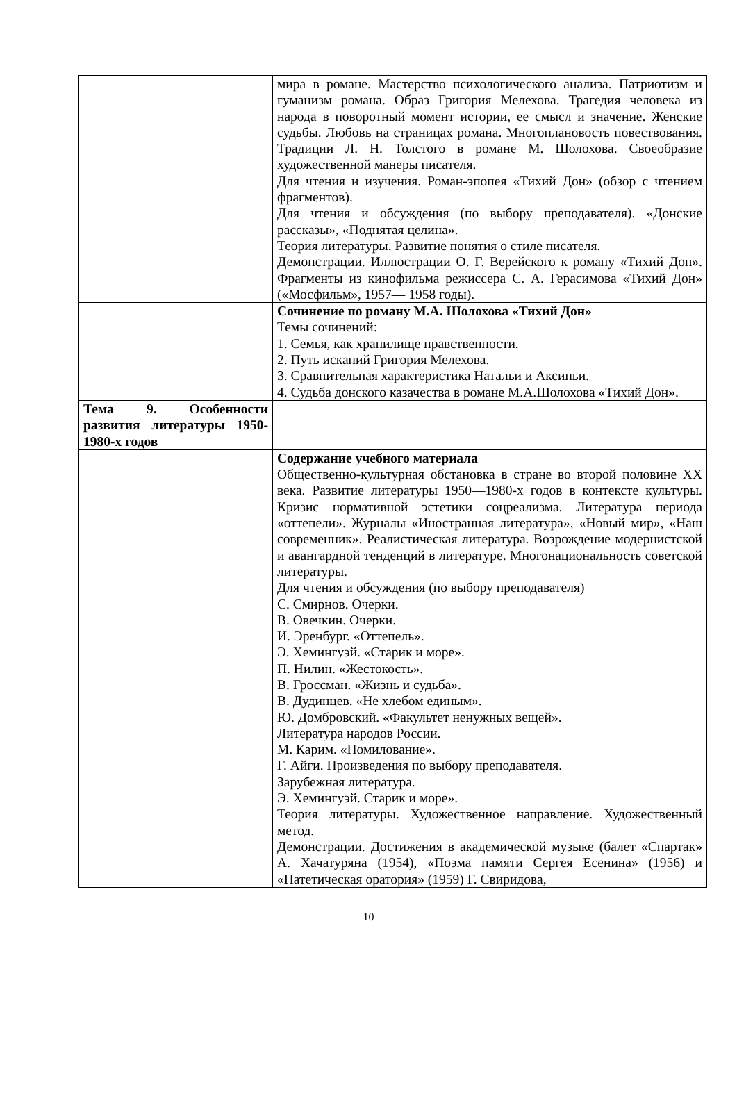| | мира в романе. Мастерство психологического анализа. Патриотизм и гуманизм романа. Образ Григория Мелехова. Трагедия человека из народа в поворотный момент истории, ее смысл и значение. Женские судьбы. Любовь на страницах романа. Многоплановость повествования. Традиции Л. Н. Толстого в романе М. Шолохова. Своеобразие художественной манеры писателя. Для чтения и изучения. Роман-эпопея «Тихий Дон» (обзор с чтением фрагментов). Для чтения и обсуждения (по выбору преподавателя). «Донские рассказы», «Поднятая целина». Теория литературы. Развитие понятия о стиле писателя. Демонстрации. Иллюстрации О. Г. Верейского к роману «Тихий Дон». Фрагменты из кинофильма режиссера С. А. Герасимова «Тихий Дон» («Мосфильм», 1957— 1958 годы). |
| | Сочинение по роману М.А. Шолохова «Тихий Дон» Темы сочинений: 1. Семья, как хранилище нравственности. 2. Путь исканий Григория Мелехова. 3. Сравнительная характеристика Натальи и Аксиньи. 4. Судьба донского казачества в романе М.А.Шолохова «Тихий Дон». |
| Тема 9. Особенности развития литературы 1950-1980-х годов | |
| | Содержание учебного материала Общественно-культурная обстановка в стране во второй половине XX века. Развитие литературы 1950—1980-х годов в контексте культуры. Кризис нормативной эстетики соцреализма. Литература периода «оттепели». Журналы «Иностранная литература», «Новый мир», «Наш современник». Реалистическая литература. Возрождение модернистской и авангардной тенденций в литературе. Многонациональность советской литературы. Для чтения и обсуждения (по выбору преподавателя) С. Смирнов. Очерки. В. Овечкин. Очерки. И. Эренбург. «Оттепель». Э. Хемингуэй. «Старик и море». П. Нилин. «Жестокость». В. Гроссман. «Жизнь и судьба». В. Дудинцев. «Не хлебом единым». Ю. Домбровский. «Факультет ненужных вещей». Литература народов России. М. Карим. «Помилование». Г. Айги. Произведения по выбору преподавателя. Зарубежная литература. Э. Хемингуэй. Старик и море». Теория литературы. Художественное направление. Художественный метод. Демонстрации. Достижения в академической музыке (балет «Спартак» А. Хачатуряна (1954), «Поэма памяти Сергея Есенина» (1956) и «Патетическая оратория» (1959) Г. Свиридова, |
10